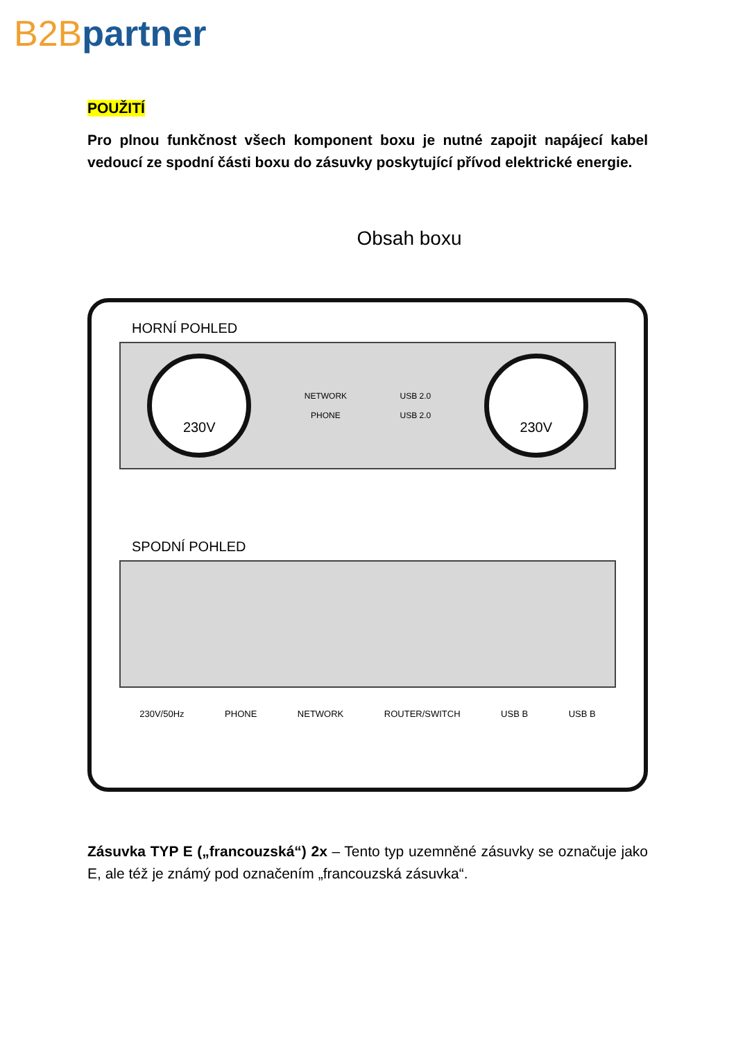B2B partner
POUŽITÍ
Pro plnou funkčnost všech komponent boxu je nutné zapojit napájecí kabel vedoucí ze spodní části boxu do zásuvky poskytující přívod elektrické energie.
Obsah boxu
HORNÍ POHLED
230V
NETWORK
PHONE
USB 2.0
USB 2.0
230V
SPODNÍ POHLED
230V/50Hz PHONE NETWORK ROUTER/SWITCH USB B USB B
Zásuvka TYP E („francouzská“) 2x – Tento typ uzemněné zásuvky se označuje jako E, ale též je známý pod označením „francouzská zásuvka“.